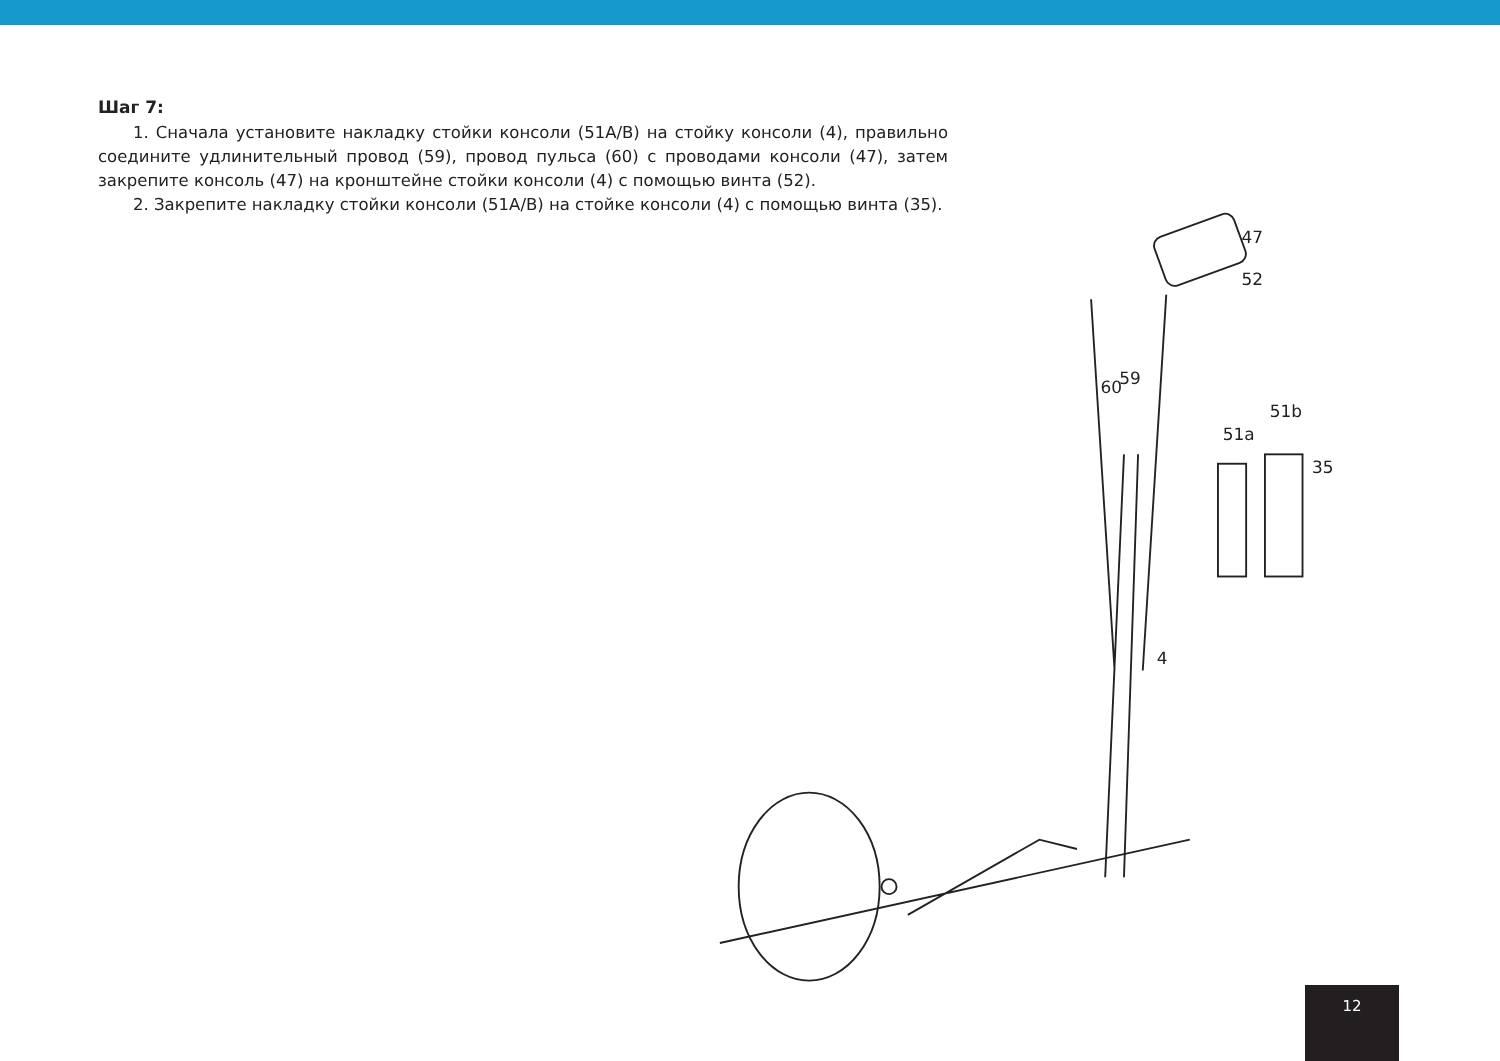Шаг 7:
1. Сначала установите накладку стойки консоли (51A/B) на стойку консоли (4), правильно соедините удлинительный провод (59), провод пульса (60) с проводами консоли (47), затем закрепите консоль (47) на кронштейне стойки консоли (4) с помощью винта (52).
2. Закрепите накладку стойки консоли (51A/B) на стойке консоли (4) с помощью винта (35).
47
52
60
59
51a
51b
35
4
12